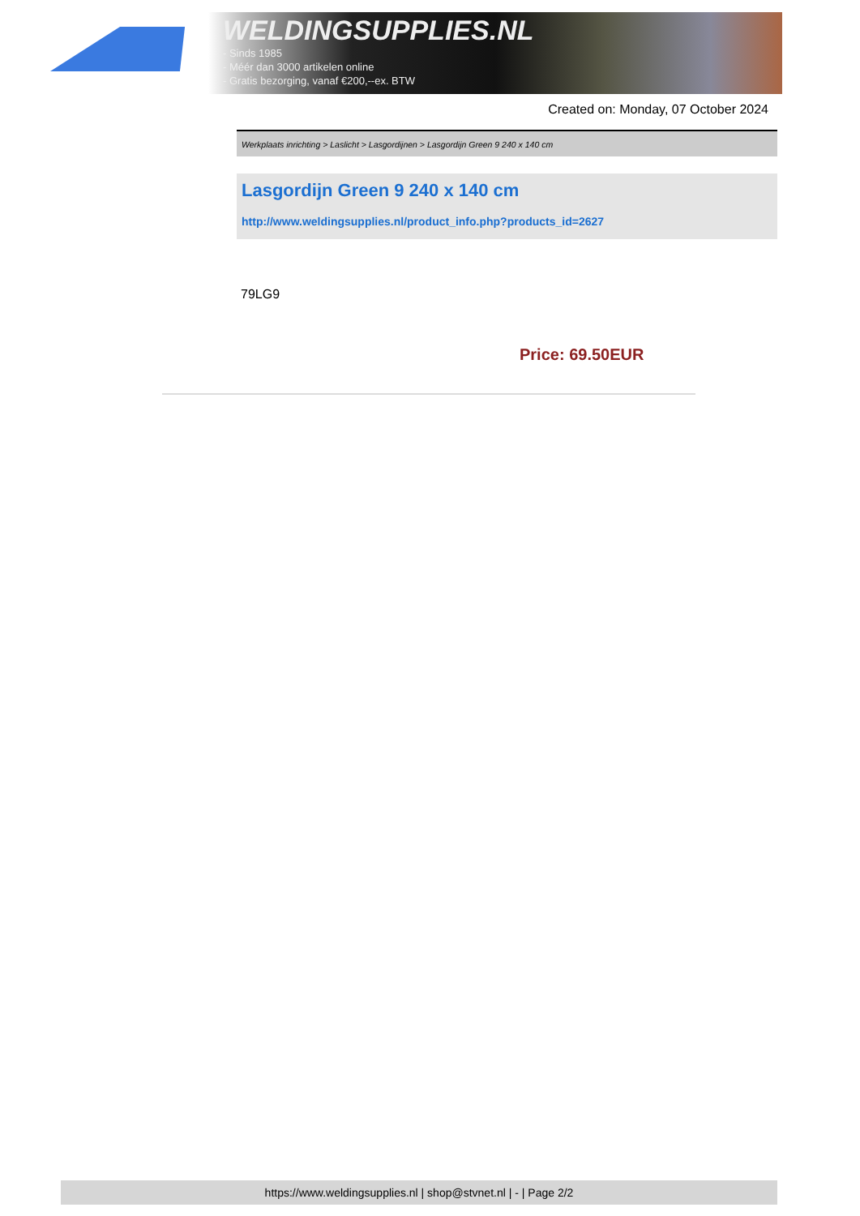WELDINGSUPPLIES.NL
- Sinds 1985
- Méér dan 3000 artikelen online
- Gratis bezorging, vanaf €200,--ex. BTW
Created on: Monday, 07 October 2024
Werkplaats inrichting > Laslicht > Lasgordijnen > Lasgordijn Green 9 240 x 140 cm
Lasgordijn Green 9 240 x 140 cm
http://www.weldingsupplies.nl/product_info.php?products_id=2627
79LG9
Price: 69.50EUR
https://www.weldingsupplies.nl | shop@stvnet.nl | - | Page 2/2